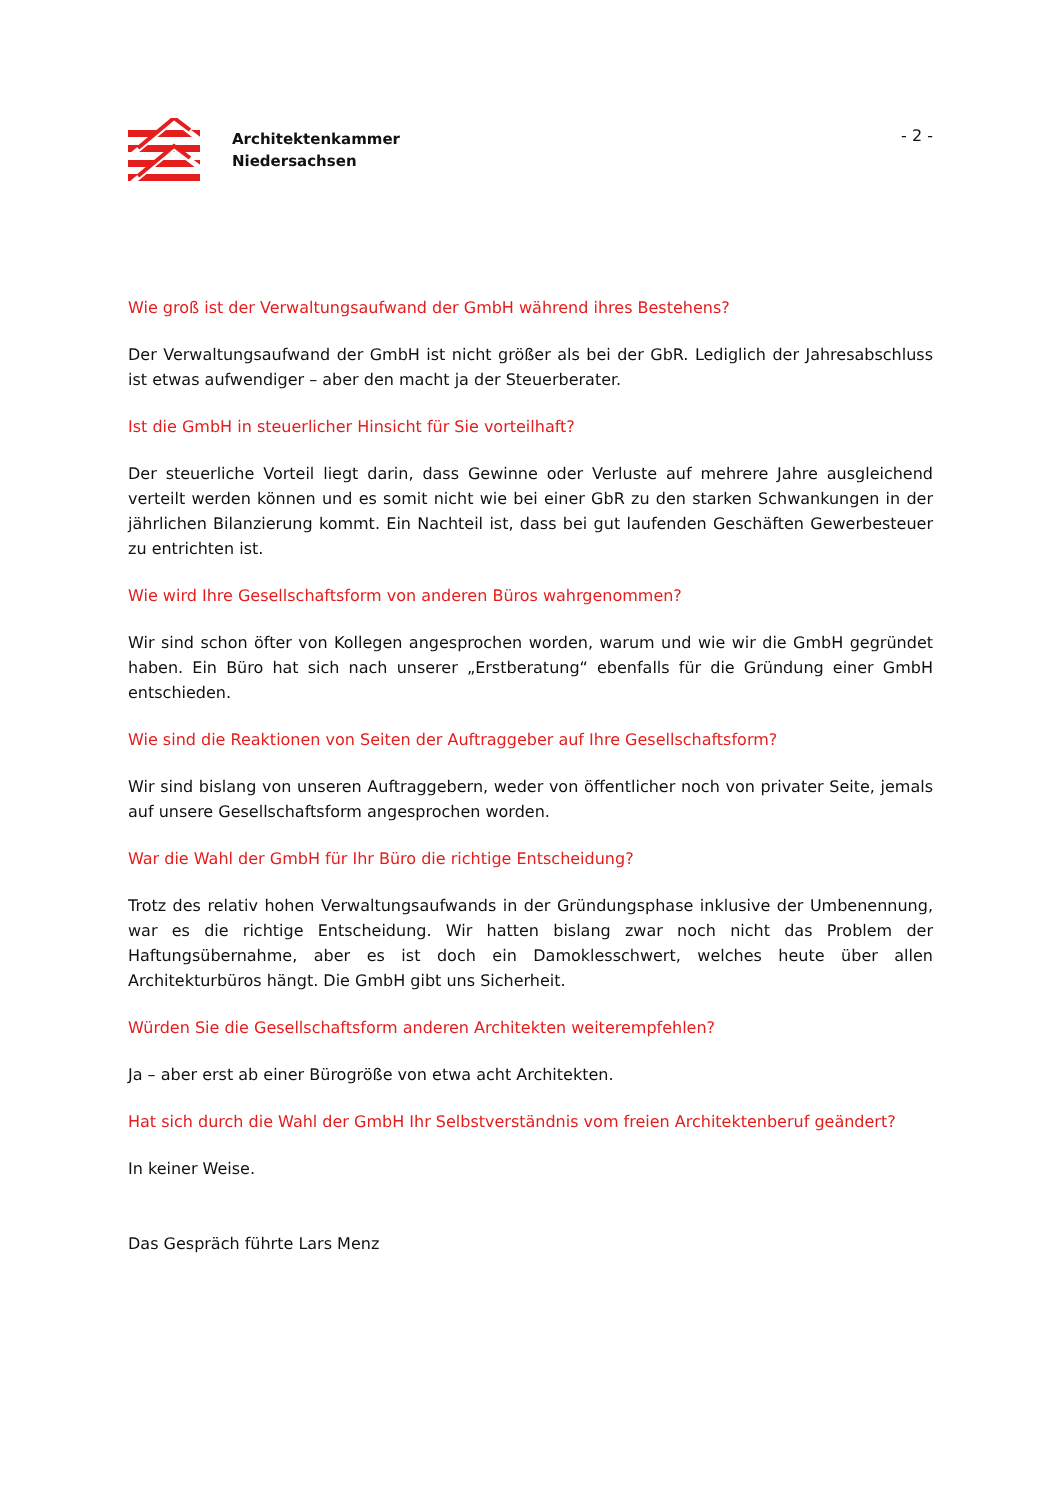Architektenkammer
Niedersachsen
- 2 -
Wie groß ist der Verwaltungsaufwand der GmbH während ihres Bestehens?
Der Verwaltungsaufwand der GmbH ist nicht größer als bei der GbR. Lediglich der Jahresabschluss ist etwas aufwendiger – aber den macht ja der Steuerberater.
Ist die GmbH in steuerlicher Hinsicht für Sie vorteilhaft?
Der steuerliche Vorteil liegt darin, dass Gewinne oder Verluste auf mehrere Jahre ausgleichend verteilt werden können und es somit nicht wie bei einer GbR zu den starken Schwankungen in der jährlichen Bilanzierung kommt. Ein Nachteil ist, dass bei gut laufenden Geschäften Gewerbesteuer zu entrichten ist.
Wie wird Ihre Gesellschaftsform von anderen Büros wahrgenommen?
Wir sind schon öfter von Kollegen angesprochen worden, warum und wie wir die GmbH gegründet haben. Ein Büro hat sich nach unserer „Erstberatung“ ebenfalls für die Gründung einer GmbH entschieden.
Wie sind die Reaktionen von Seiten der Auftraggeber auf Ihre Gesellschaftsform?
Wir sind bislang von unseren Auftraggebern, weder von öffentlicher noch von privater Seite, jemals auf unsere Gesellschaftsform angesprochen worden.
War die Wahl der GmbH für Ihr Büro die richtige Entscheidung?
Trotz des relativ hohen Verwaltungsaufwands in der Gründungsphase inklusive der Umbenennung, war es die richtige Entscheidung. Wir hatten bislang zwar noch nicht das Problem der Haftungsübernahme, aber es ist doch ein Damoklesschwert, welches heute über allen Architekturbüros hängt. Die GmbH gibt uns Sicherheit.
Würden Sie die Gesellschaftsform anderen Architekten weiterempfehlen?
Ja – aber erst ab einer Bürogröße von etwa acht Architekten.
Hat sich durch die Wahl der GmbH Ihr Selbstverständnis vom freien Architektenberuf geändert?
In keiner Weise.
Das Gespräch führte Lars Menz